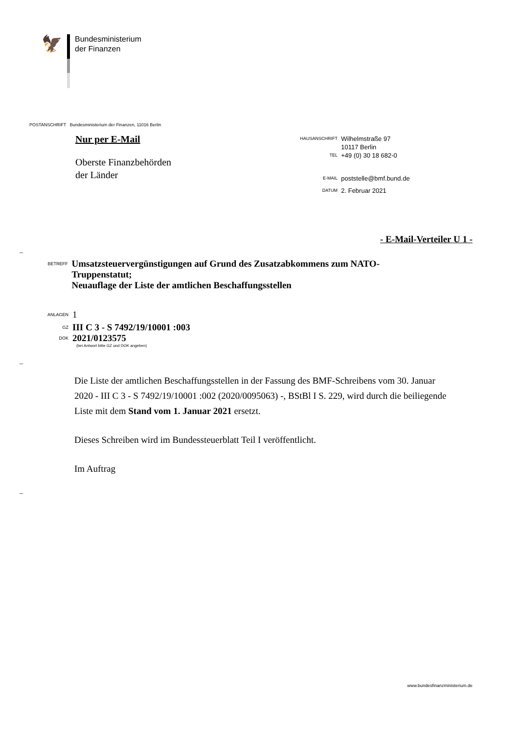🦅
Bundesministerium
der Finanzen
POSTANSCHRIFT Bundesministerium der Finanzen, 11016 Berlin
Nur per E-Mail
Oberste Finanzbehörden
der Länder
HAUSANSCHRIFT Wilhelmstraße 97
10117 Berlin
TEL +49 (0) 30 18 682-0
E-MAIL poststelle@bmf.bund.de
DATUM 2. Februar 2021
- E-Mail-Verteiler U 1 -
–
BETREFF
Umsatzsteuervergünstigungen auf Grund des Zusatzabkommens zum NATO-Truppenstatut;
Neuauflage der Liste der amtlichen Beschaffungsstellen
ANLAGEN 1
GZ III C 3 - S 7492/19/10001 :003
DOK 2021/0123575
(bei Antwort bitte GZ und DOK angeben)
–
Die Liste der amtlichen Beschaffungsstellen in der Fassung des BMF-Schreibens vom 30. Januar 2020 - III C 3 - S 7492/19/10001 :002 (2020/0095063) -, BStBl I S. 229, wird durch die beiliegende Liste mit dem Stand vom 1. Januar 2021 ersetzt.
Dieses Schreiben wird im Bundessteuerblatt Teil I veröffentlicht.
Im Auftrag
–
www.bundesfinanzministerium.de